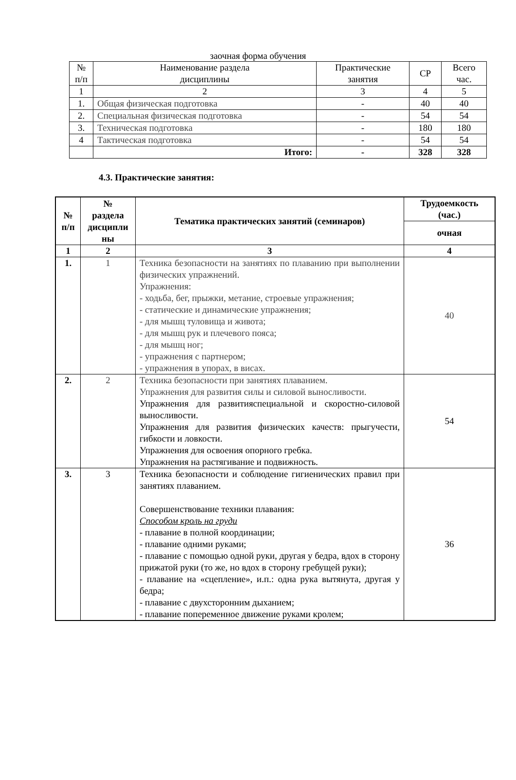заочная форма обучения
| № п/п | Наименование раздела дисциплины | Практические занятия | СР | Всего час. |
| 1 | 2 | 3 | 4 | 5 |
| 1. | Общая физическая подготовка | - | 40 | 40 |
| 2. | Специальная физическая подготовка | - | 54 | 54 |
| 3. | Техническая подготовка | - | 180 | 180 |
| 4 | Тактическая подготовка | - | 54 | 54 |
| | Итого: | - | 328 | 328 |
4.3. Практические занятия:
| № п/п | № раздела дисципли ны | Тематика практических занятий (семинаров) | Трудоемкость (час.) |
| --- | --- | --- | --- |
| | | | очная |
| 1 | 2 | 3 | 4 |
| 1. | 1 | Техника безопасности на занятиях по плаванию при выполнении физических упражнений. Упражнения: - ходьба, бег, прыжки, метание, строевые упражнения; - статические и динамические упражнения; - для мышц туловища и живота; - для мышц рук и плечевого пояса; - для мышц ног; - упражнения с партнером; - упражнения в упорах, в висах. | 40 |
| 2. | 2 | Техника безопасности при занятиях плаванием. Упражнения для развития силы и силовой выносливости. Упражнения для развитияспециальной и скоростно-силовой выносливости. Упражнения для развития физических качеств: прыгучести, гибкости и ловкости. Упражнения для освоения опорного гребка. Упражнения на растягивание и подвижность. | 54 |
| 3. | 3 | Техника безопасности и соблюдение гигиенических правил при занятиях плаванием. Совершенствование техники плавания: Способом кроль на груди - плавание в полной координации; - плавание одними руками; - плавание с помощью одной руки, другая у бедра, вдох в сторону прижатой руки (то же, но вдох в сторону гребущей руки); - плавание на «сцепление», и.п.: одна рука вытянута, другая у бедра; - плавание с двухсторонним дыханием; - плавание попеременное движение руками кролем; | 36 |